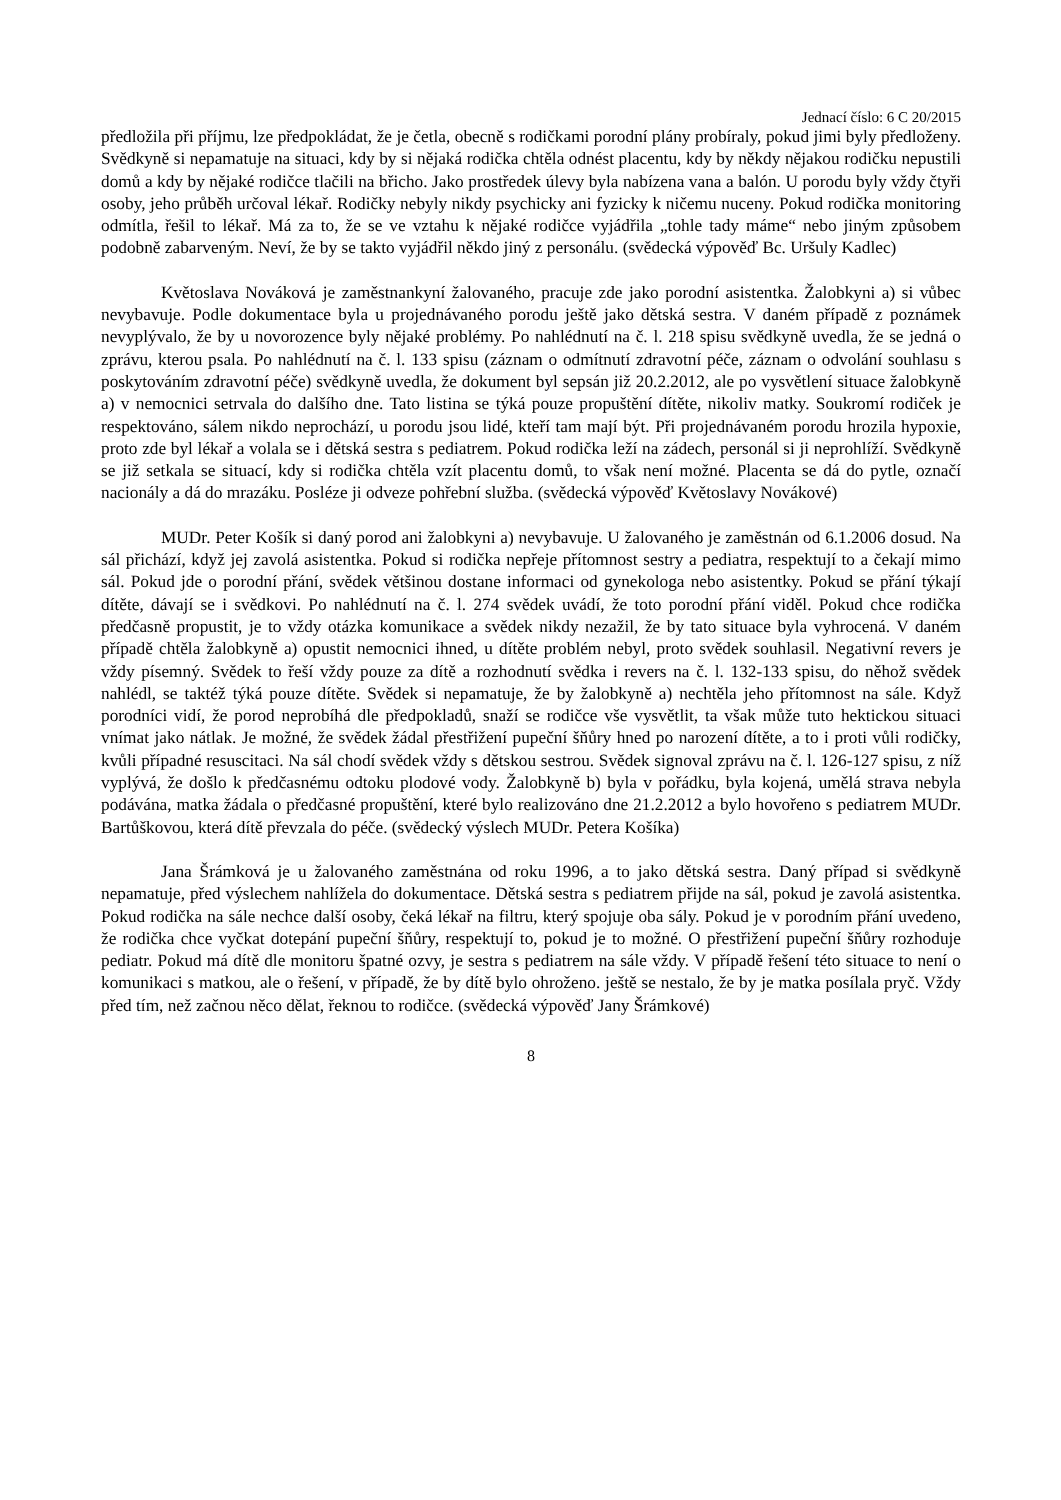Jednací číslo: 6 C 20/2015
předložila při příjmu, lze předpokládat, že je četla, obecně s rodičkami porodní plány probíraly, pokud jimi byly předloženy. Svědkyně si nepamatuje na situaci, kdy by si nějaká rodička chtěla odnést placentu, kdy by někdy nějakou rodičku nepustili domů a kdy by nějaké rodičce tlačili na břicho. Jako prostředek úlevy byla nabízena vana a balón. U porodu byly vždy čtyři osoby, jeho průběh určoval lékař. Rodičky nebyly nikdy psychicky ani fyzicky k ničemu nuceny. Pokud rodička monitoring odmítla, řešil to lékař. Má za to, že se ve vztahu k nějaké rodičce vyjádřila „tohle tady máme“ nebo jiným způsobem podobně zabarveným. Neví, že by se takto vyjádřil někdo jiný z personálu. (svědecká výpověď Bc. Uršuly Kadlec)
Květoslava Nováková je zaměstnankyní žalovaného, pracuje zde jako porodní asistentka. Žalobkyni a) si vůbec nevybavuje. Podle dokumentace byla u projednávaného porodu ještě jako dětská sestra. V daném případě z poznámek nevyplývalo, že by u novorozence byly nějaké problémy. Po nahlédnutí na č. l. 218 spisu svědkyně uvedla, že se jedná o zprávu, kterou psala. Po nahlédnutí na č. l. 133 spisu (záznam o odmítnutí zdravotní péče, záznam o odvolání souhlasu s poskytováním zdravotní péče) svědkyně uvedla, že dokument byl sepsán již 20.2.2012, ale po vysvětlení situace žalobkyně a) v nemocnici setrvala do dalšího dne. Tato listina se týká pouze propuštění dítěte, nikoliv matky. Soukromí rodiček je respektováno, sálem nikdo neprochází, u porodu jsou lidé, kteří tam mají být. Při projednávaném porodu hrozila hypoxie, proto zde byl lékař a volala se i dětská sestra s pediatrem. Pokud rodička leží na zádech, personál si ji neprohlíží. Svědkyně se již setkala se situací, kdy si rodička chtěla vzít placentu domů, to však není možné. Placenta se dá do pytle, označí nacionály a dá do mrazáku. Posléze ji odveze pohřební služba. (svědecká výpověď Květoslavy Novákové)
MUDr. Peter Košík si daný porod ani žalobkyni a) nevybavuje. U žalovaného je zaměstnán od 6.1.2006 dosud. Na sál přichází, když jej zavolá asistentka. Pokud si rodička nepřeje přítomnost sestry a pediatra, respektují to a čekají mimo sál. Pokud jde o porodní přání, svědek většinou dostane informaci od gynekologa nebo asistentky. Pokud se přání týkají dítěte, dávají se i svědkovi. Po nahlédnutí na č. l. 274 svědek uvádí, že toto porodní přání viděl. Pokud chce rodička předčasně propustit, je to vždy otázka komunikace a svědek nikdy nezažil, že by tato situace byla vyhrocená. V daném případě chtěla žalobkyně a) opustit nemocnici ihned, u dítěte problém nebyl, proto svědek souhlasil. Negativní revers je vždy písemný. Svědek to řeší vždy pouze za dítě a rozhodnutí svědka i revers na č. l. 132-133 spisu, do něhož svědek nahlédl, se taktéž týká pouze dítěte. Svědek si nepamatuje, že by žalobkyně a) nechtěla jeho přítomnost na sále. Když porodníci vidí, že porod neprobíhá dle předpokladů, snaží se rodičce vše vysvětlit, ta však může tuto hektickou situaci vnímat jako nátlak. Je možné, že svědek žádal přestřižení pupeční šňůry hned po narození dítěte, a to i proti vůli rodičky, kvůli případné resuscitaci. Na sál chodí svědek vždy s dětskou sestrou. Svědek signoval zprávu na č. l. 126-127 spisu, z níž vyplývá, že došlo k předčasnému odtoku plodové vody. Žalobkyně b) byla v pořádku, byla kojená, umělá strava nebyla podávána, matka žádala o předčasné propuštění, které bylo realizováno dne 21.2.2012 a bylo hovořeno s pediatrem MUDr. Bartůškovou, která dítě převzala do péče. (svědecký výslech MUDr. Petera Košíka)
Jana Šrámková je u žalovaného zaměstnána od roku 1996, a to jako dětská sestra. Daný případ si svědkyně nepamatuje, před výslechem nahlížela do dokumentace. Dětská sestra s pediatrem přijde na sál, pokud je zavolá asistentka. Pokud rodička na sále nechce další osoby, čeká lékař na filtru, který spojuje oba sály. Pokud je v porodním přání uvedeno, že rodička chce vyčkat dotepání pupeční šňůry, respektují to, pokud je to možné. O přestřižení pupeční šňůry rozhoduje pediatr. Pokud má dítě dle monitoru špatné ozvy, je sestra s pediatrem na sále vždy. V případě řešení této situace to není o komunikaci s matkou, ale o řešení, v případě, že by dítě bylo ohroženo. ještě se nestalo, že by je matka posílala pryč. Vždy před tím, než začnou něco dělat, řeknou to rodičce. (svědecká výpověď Jany Šrámkové)
8